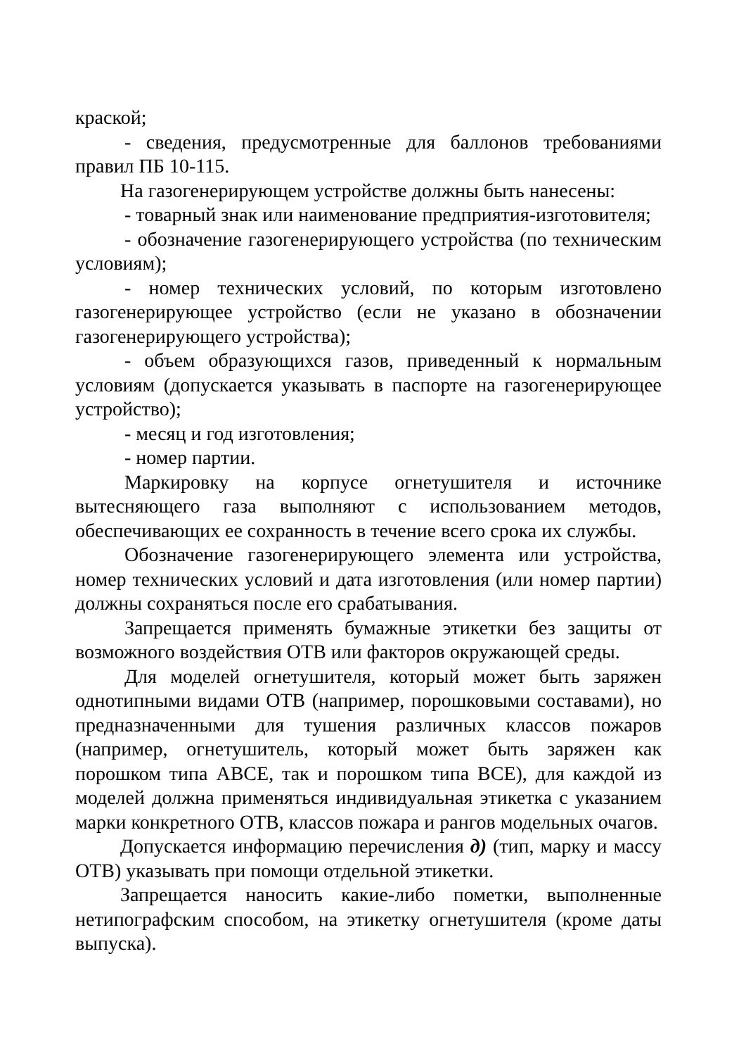краской;
- сведения, предусмотренные для баллонов требованиями правил ПБ 10-115.
На газогенерирующем устройстве должны быть нанесены:
- товарный знак или наименование предприятия-изготовителя;
- обозначение газогенерирующего устройства (по техническим условиям);
- номер технических условий, по которым изготовлено газогенерирующее устройство (если не указано в обозначении газогенерирующего устройства);
- объем образующихся газов, приведенный к нормальным условиям (допускается указывать в паспорте на газогенерирующее устройство);
- месяц и год изготовления;
- номер партии.
Маркировку на корпусе огнетушителя и источнике вытесняющего газа выполняют с использованием методов, обеспечивающих ее сохранность в течение всего срока их службы.
Обозначение газогенерирующего элемента или устройства, номер технических условий и дата изготовления (или номер партии) должны сохраняться после его срабатывания.
Запрещается применять бумажные этикетки без защиты от возможного воздействия ОТВ или факторов окружающей среды.
Для моделей огнетушителя, который может быть заряжен однотипными видами ОТВ (например, порошковыми составами), но предназначенными для тушения различных классов пожаров (например, огнетушитель, который может быть заряжен как порошком типа АВСЕ, так и порошком типа ВСЕ), для каждой из моделей должна применяться индивидуальная этикетка с указанием марки конкретного ОТВ, классов пожара и рангов модельных очагов.
Допускается информацию перечисления д) (тип, марку и массу ОТВ) указывать при помощи отдельной этикетки.
Запрещается наносить какие-либо пометки, выполненные нетипографским способом, на этикетку огнетушителя (кроме даты выпуска).